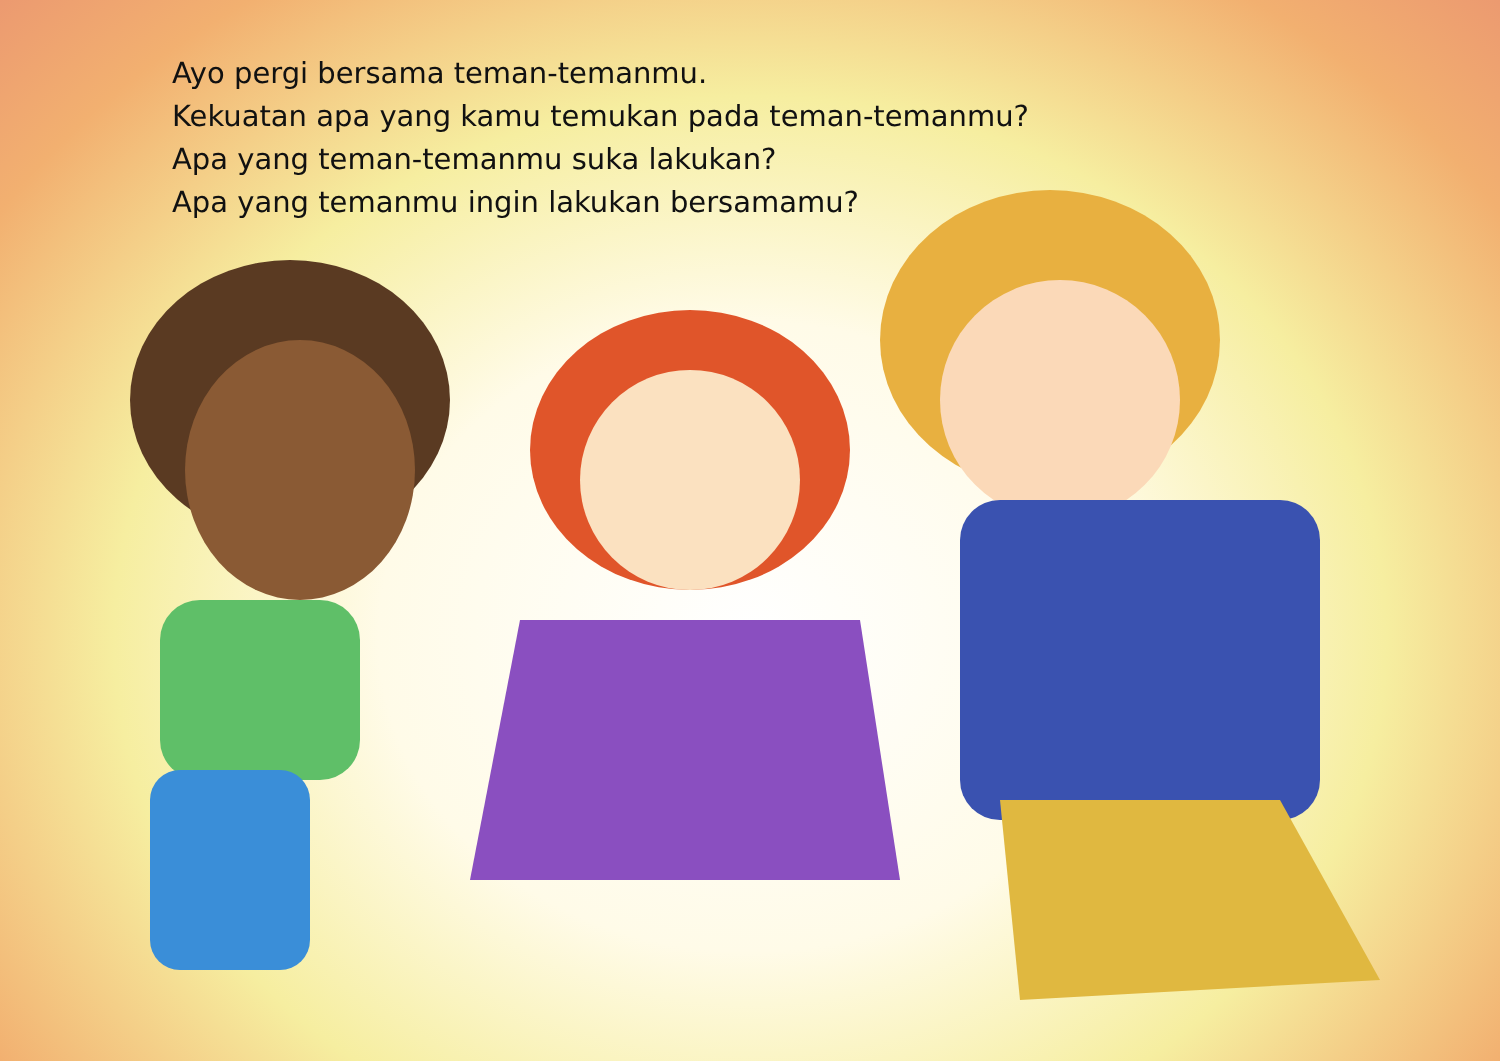Ayo pergi bersama teman-temanmu.
Kekuatan apa yang kamu temukan pada teman-temanmu?
Apa yang teman-temanmu suka lakukan?
Apa yang temanmu ingin lakukan bersamamu?